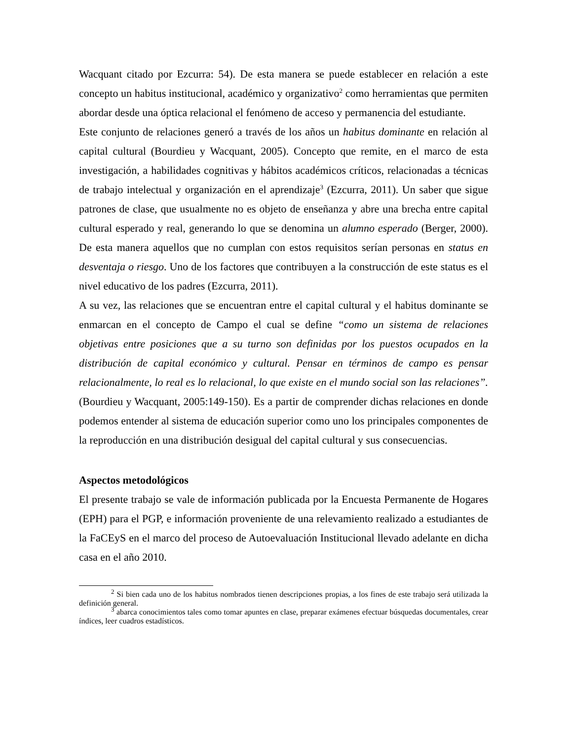Wacquant citado por Ezcurra: 54). De esta manera se puede establecer en relación a este concepto un habitus institucional, académico y organizativo<sup>2</sup> como herramientas que permiten abordar desde una óptica relacional el fenómeno de acceso y permanencia del estudiante.
Este conjunto de relaciones generó a través de los años un habitus dominante en relación al capital cultural (Bourdieu y Wacquant, 2005). Concepto que remite, en el marco de esta investigación, a habilidades cognitivas y hábitos académicos críticos, relacionadas a técnicas de trabajo intelectual y organización en el aprendizaje<sup>3</sup> (Ezcurra, 2011). Un saber que sigue patrones de clase, que usualmente no es objeto de enseñanza y abre una brecha entre capital cultural esperado y real, generando lo que se denomina un alumno esperado (Berger, 2000). De esta manera aquellos que no cumplan con estos requisitos serían personas en status en desventaja o riesgo. Uno de los factores que contribuyen a la construcción de este status es el nivel educativo de los padres (Ezcurra, 2011).
A su vez, las relaciones que se encuentran entre el capital cultural y el habitus dominante se enmarcan en el concepto de Campo el cual se define “como un sistema de relaciones objetivas entre posiciones que a su turno son definidas por los puestos ocupados en la distribución de capital económico y cultural. Pensar en términos de campo es pensar relacionalmente, lo real es lo relacional, lo que existe en el mundo social son las relaciones”. (Bourdieu y Wacquant, 2005:149-150). Es a partir de comprender dichas relaciones en donde podemos entender al sistema de educación superior como uno los principales componentes de la reproducción en una distribución desigual del capital cultural y sus consecuencias.
Aspectos metodológicos
El presente trabajo se vale de información publicada por la Encuesta Permanente de Hogares (EPH) para el PGP, e información proveniente de una relevamiento realizado a estudiantes de la FaCEyS en el marco del proceso de Autoevaluación Institucional llevado adelante en dicha casa en el año 2010.
<sup>2</sup> Si bien cada uno de los habitus nombrados tienen descripciones propias, a los fines de este trabajo será utilizada la definición general.
<sup>3</sup> abarca conocimientos tales como tomar apuntes en clase, preparar exámenes efectuar búsquedas documentales, crear índices, leer cuadros estadísticos.